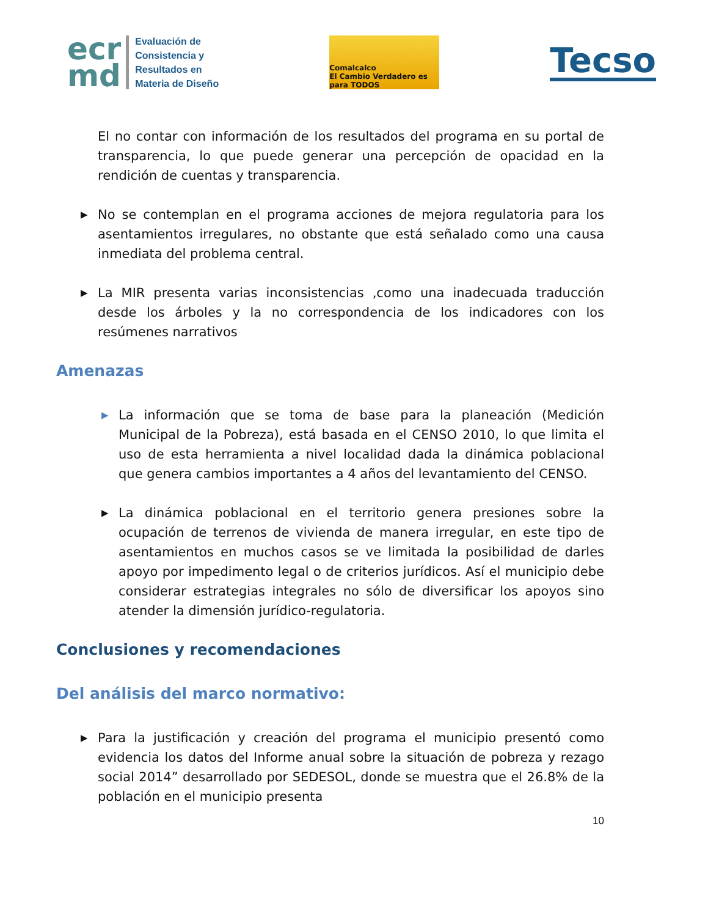ecr
md
Evaluación de
Consistencia y
Resultados en
Materia de Diseño
Comalcalco
El Cambio Verdadero es para TODOS
Tecso
El no contar con información de los resultados del programa en su portal de transparencia, lo que puede generar una percepción de opacidad en la rendición de cuentas y transparencia.
▶
No se contemplan en el programa acciones de mejora regulatoria para los asentamientos irregulares, no obstante que está señalado como una causa inmediata del problema central.
▶
La MIR presenta varias inconsistencias ,como una inadecuada traducción desde los árboles y la no correspondencia de los indicadores con los resúmenes narrativos
Amenazas
▶
La información que se toma de base para la planeación (Medición Municipal de la Pobreza), está basada en el CENSO 2010, lo que limita el uso de esta herramienta a nivel localidad dada la dinámica poblacional que genera cambios importantes a 4 años del levantamiento del CENSO.
▶
La dinámica poblacional en el territorio genera presiones sobre la ocupación de terrenos de vivienda de manera irregular, en este tipo de asentamientos en muchos casos se ve limitada la posibilidad de darles apoyo por impedimento legal o de criterios jurídicos. Así el municipio debe considerar estrategias integrales no sólo de diversificar los apoyos sino atender la dimensión jurídico-regulatoria.
Conclusiones y recomendaciones
Del análisis del marco normativo:
▶
Para la justificación y creación del programa el municipio presentó como evidencia los datos del Informe anual sobre la situación de pobreza y rezago social 2014” desarrollado por SEDESOL, donde se muestra que el 26.8% de la población en el municipio presenta
10